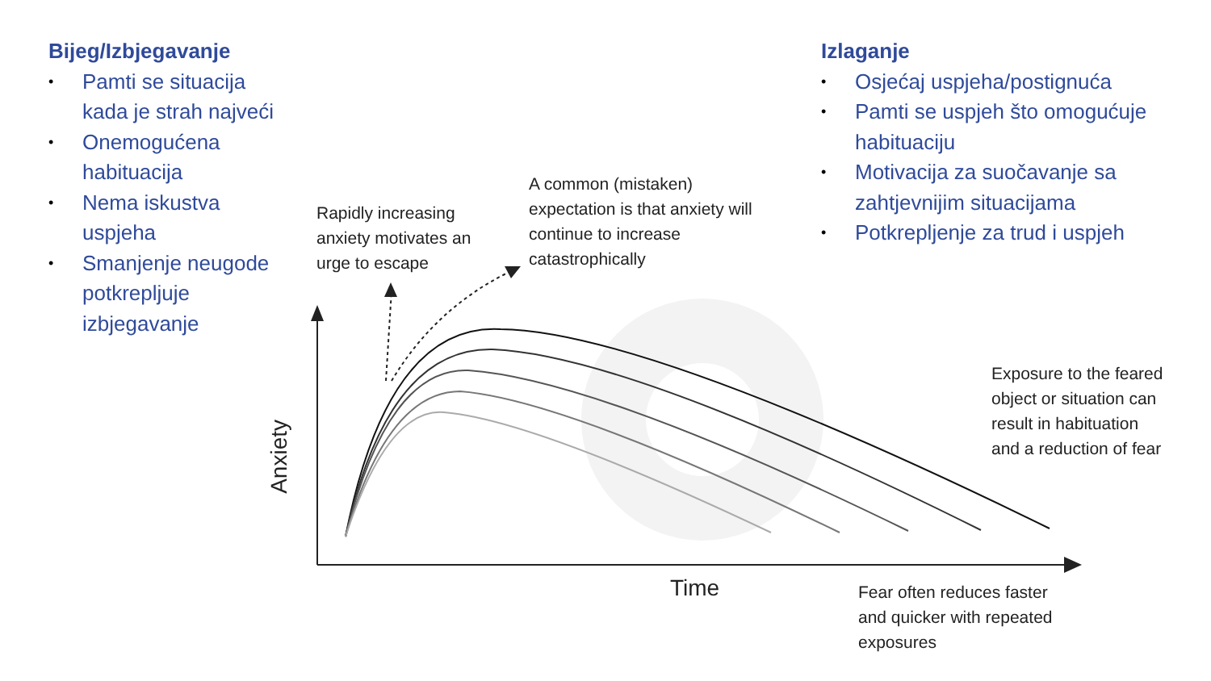Bijeg/Izbjegavanje
• Pamti se situacija kada je strah najveći
• Onemogućena habituacija
• Nema iskustva uspjeha
• Smanjenje neugode potkrepljuje izbjegavanje
Izlaganje
• Osjećaj uspjeha/postignuća
• Pamti se uspjeh što omogućuje habituaciju
• Motivacija za suočavanje sa zahtjevnijim situacijama
• Potkrepljenje za trud i uspjeh
Rapidly increasing anxiety motivates an urge to escape
A common (mistaken) expectation is that anxiety will continue to increase catastrophically
Exposure to the feared object or situation can result in habituation and a reduction of fear
Fear often reduces faster and quicker with repeated exposures
Time
Anxiety